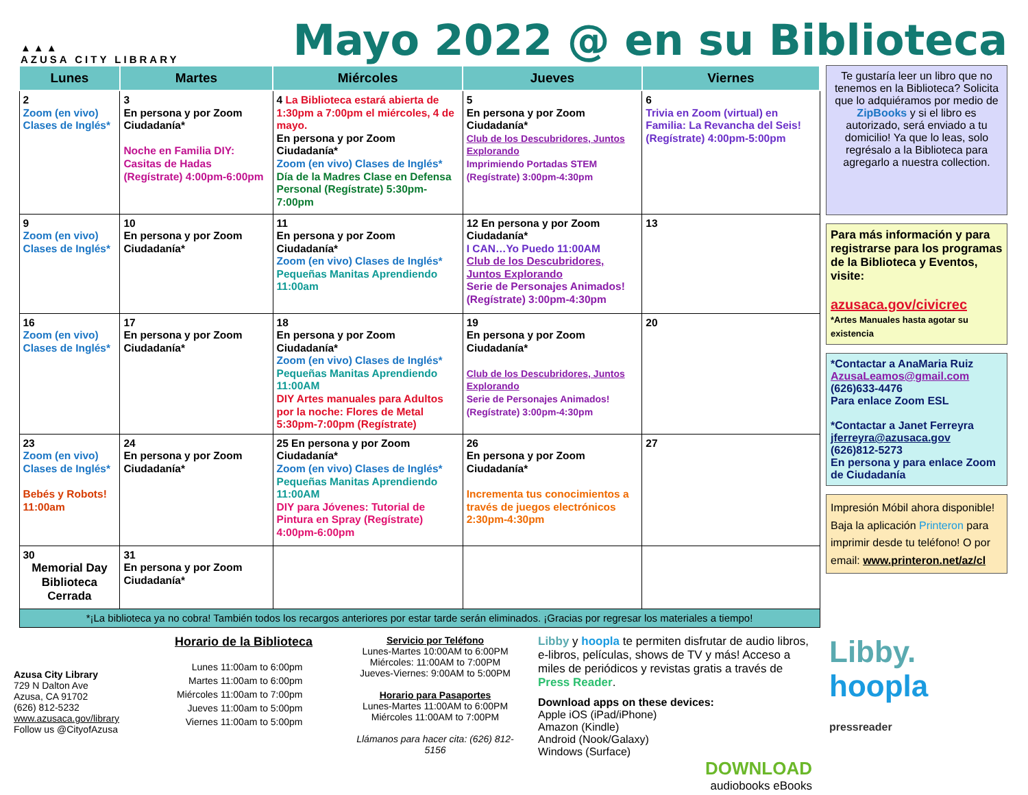▲▲▲
AZUSA CITY LIBRARY
Mayo 2022 @ en su Biblioteca
| Lunes | Martes | Miércoles | Jueves | Viernes |
| --- | --- | --- | --- | --- |
| 2 Zoom (en vivo) Clases de Inglés* | 3 En persona y por Zoom Ciudadanía* Noche en Familia DIY: Casitas de Hadas (Regístrate) 4:00pm-6:00pm | 4 La Biblioteca estará abierta de 1:30pm a 7:00pm el miércoles, 4 de mayo. En persona y por Zoom Ciudadanía* Zoom (en vivo) Clases de Inglés* Día de la Madres Clase en Defensa Personal (Regístrate) 5:30pm-7:00pm | 5 En persona y por Zoom Ciudadanía* Club de los Descubridores, Juntos Explorando Imprimiendo Portadas STEM (Regístrate) 3:00pm-4:30pm | 6 Trivia en Zoom (virtual) en Familia: La Revancha del Seis! (Regístrate) 4:00pm-5:00pm |
| 9 Zoom (en vivo) Clases de Inglés* | 10 En persona y por Zoom Ciudadanía* | 11 En persona y por Zoom Ciudadanía* Zoom (en vivo) Clases de Inglés* Pequeñas Manitas Aprendiendo 11:00am | 12 En persona y por Zoom Ciudadanía* I CAN…Yo Puedo 11:00AM Club de los Descubridores, Juntos Explorando Serie de Personajes Animados! (Regístrate) 3:00pm-4:30pm | 13 |
| 16 Zoom (en vivo) Clases de Inglés* | 17 En persona y por Zoom Ciudadanía* | 18 En persona y por Zoom Ciudadanía* Zoom (en vivo) Clases de Inglés* Pequeñas Manitas Aprendiendo 11:00AM DIY Artes manuales para Adultos por la noche: Flores de Metal 5:30pm-7:00pm (Regístrate) | 19 En persona y por Zoom Ciudadanía* Club de los Descubridores, Juntos Explorando Serie de Personajes Animados! (Regístrate) 3:00pm-4:30pm | 20 |
| 23 Zoom (en vivo) Clases de Inglés* Bebés y Robots! 11:00am | 24 En persona y por Zoom Ciudadanía* | 25 En persona y por Zoom Ciudadanía* Zoom (en vivo) Clases de Inglés* Pequeñas Manitas Aprendiendo 11:00AM DIY para Jóvenes: Tutorial de Pintura en Spray (Regístrate) 4:00pm-6:00pm | 26 En persona y por Zoom Ciudadanía* Incrementa tus conocimientos a través de juegos electrónicos 2:30pm-4:30pm | 27 |
| 30 Memorial Day Biblioteca Cerrada | 31 En persona y por Zoom Ciudadanía* | | | |
| *¡La biblioteca ya no cobra! También todos los recargos anteriores por estar tarde serán eliminados. ¡Gracias por regresar los materiales a tiempo! | | | | |
Te gustaría leer un libro que no tenemos en la Biblioteca? Solicita que lo adquiéramos por medio de ZipBooks y si el libro es autorizado, será enviado a tu domicilio! Ya que lo leas, solo regrésalo a la Biblioteca para agregarlo a nuestra collection.
Para más información y para registrarse para los programas de la Biblioteca y Eventos, visite:
azusaca.gov/civicrec
*Artes Manuales hasta agotar su existencia
*Contactar a AnaMaria Ruiz
AzusaLeamos@gmail.com
(626)633-4476
Para enlace Zoom ESL
*Contactar a Janet Ferreyra
jferreyra@azusaca.gov
(626)812-5273
En persona y para enlace Zoom de Ciudadanía
Impresión Móbil ahora disponible! Baja la aplicación Printeron para imprimir desde tu teléfono! O por email: www.printeron.net/az/cl
Azusa City Library
729 N Dalton Ave
Azusa, CA 91702
(626) 812-5232
www.azusaca.gov/library
Follow us @CityofAzusa
Horario de la Biblioteca
| Lunes | 11:00am to 6:00pm |
| Martes | 11:00am to 6:00pm |
| Miércoles | 11:00am to 7:00pm |
| Jueves | 11:00am to 5:00pm |
| Viernes | 11:00am to 5:00pm |
Servicio por Teléfono
Lunes-Martes 10:00AM to 6:00PM
Miércoles: 11:00AM to 7:00PM
Jueves-Viernes: 9:00AM to 5:00PM
Horario para Pasaportes
Lunes-Martes 11:00AM to 6:00PM
Miércoles 11:00AM to 7:00PM
Llámanos para hacer cita: (626) 812-5156
Libby y hoopla te permiten disfrutar de audio libros, e-libros, películas, shows de TV y más! Acceso a miles de periódicos y revistas gratis a través de Press Reader.
Download apps on these devices:
Apple iOS (iPad/iPhone)
Amazon (Kindle)
Android (Nook/Galaxy)
Windows (Surface)
DOWNLOAD
audiobooks eBooks
Libby.
hoopla
pressreader